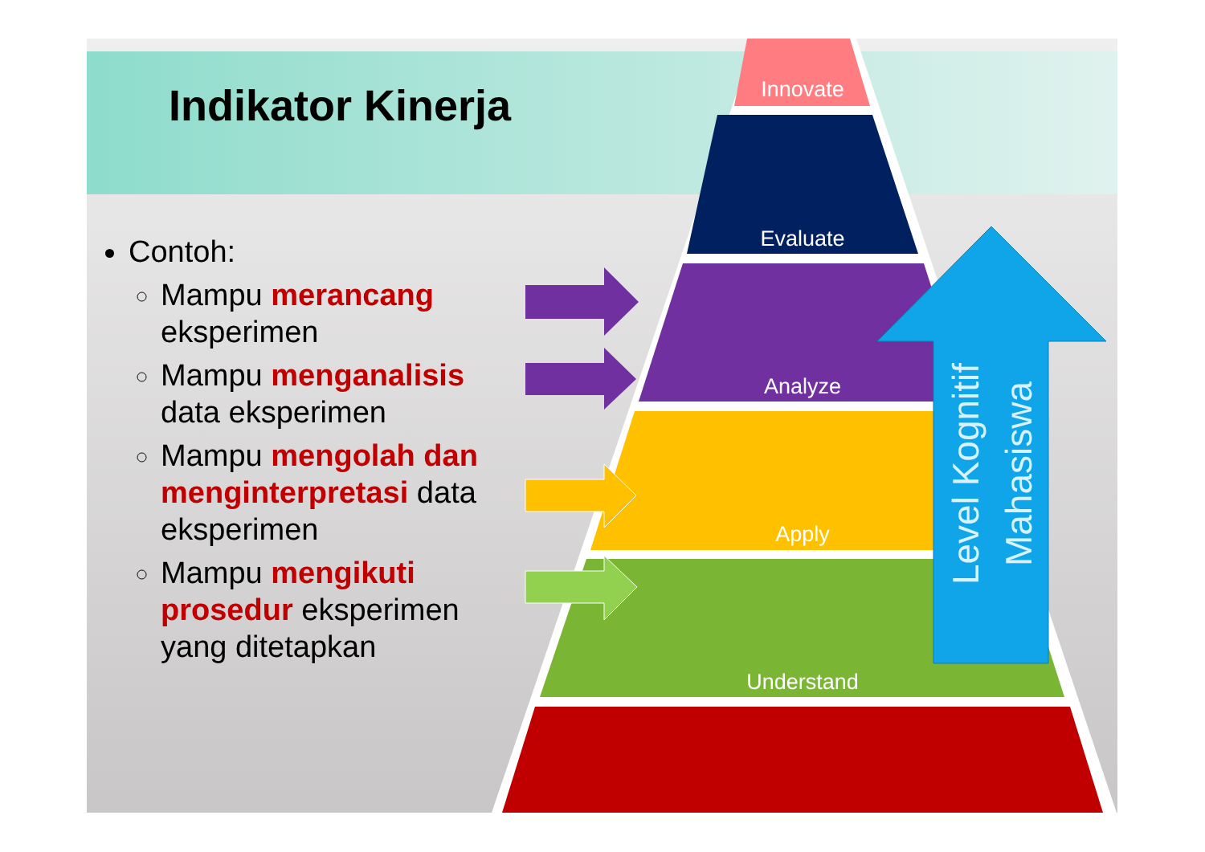Indikator Kinerja
Contoh:
Mampu merancang eksperimen
Mampu menganalisis data eksperimen
Mampu mengolah dan menginterpretasi data eksperimen
Mampu mengikuti prosedur eksperimen yang ditetapkan
Innovate
Evaluate
Analyze
Apply
Understand
Level Kognitif
Mahasiswa